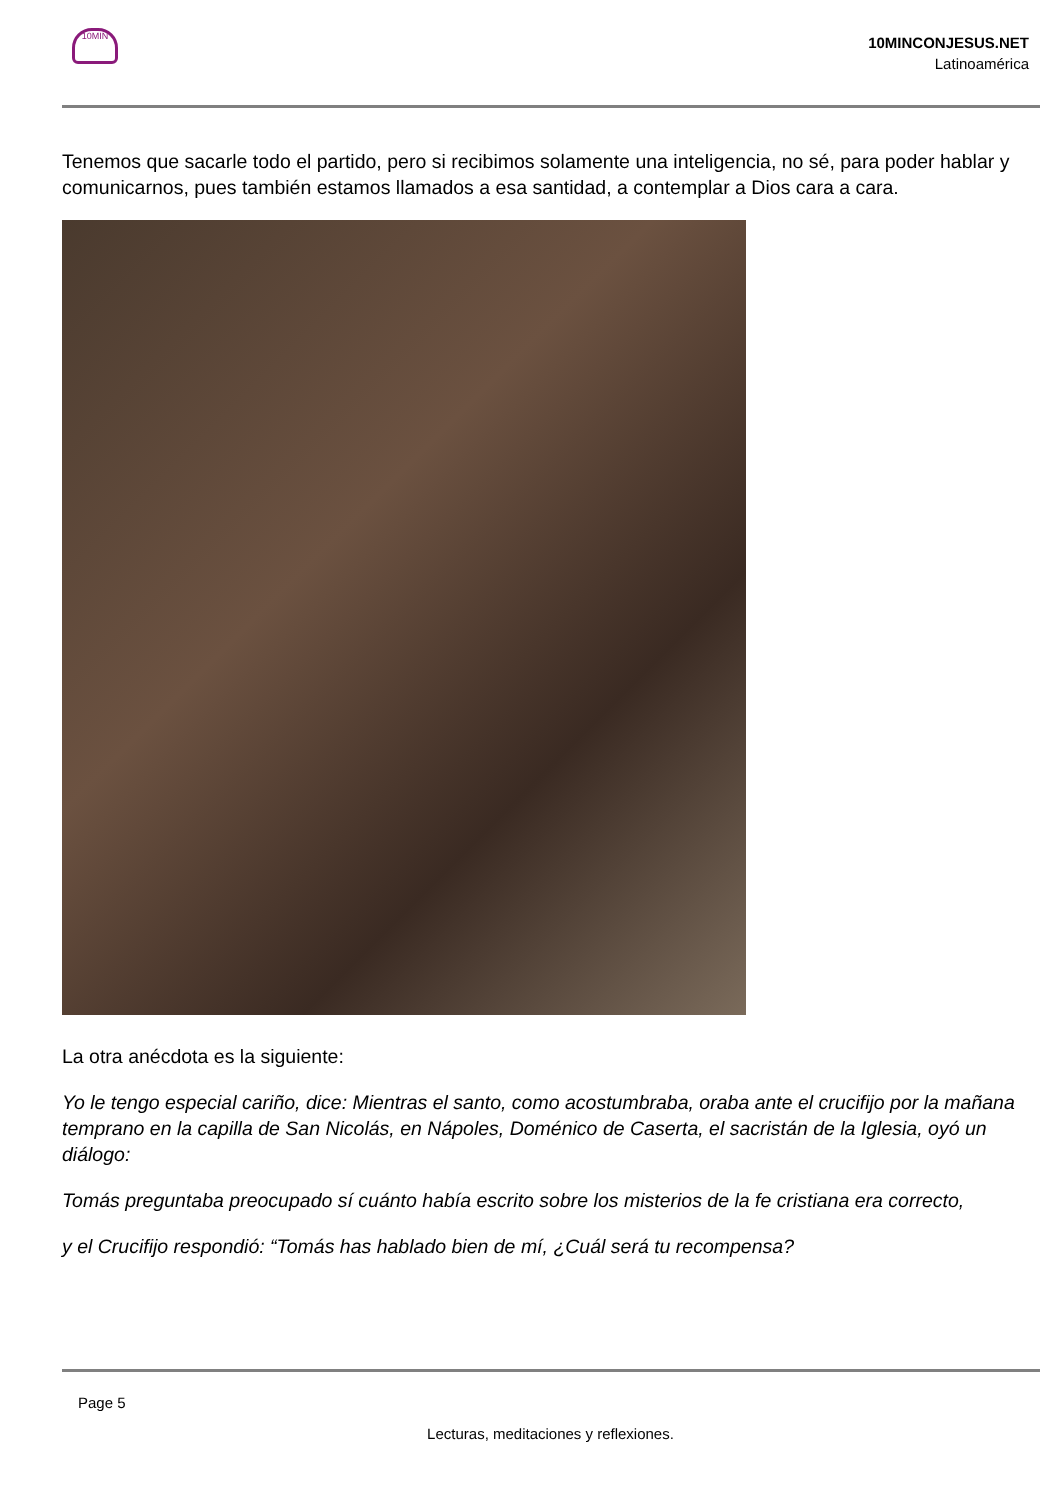10MIN
10MINCONJESUS.NET
Latinoamérica
Tenemos que sacarle todo el partido, pero si recibimos solamente una inteligencia, no sé, para poder hablar y comunicarnos, pues también estamos llamados a esa santidad, a contemplar a Dios cara a cara.
La otra anécdota es la siguiente:
Yo le tengo especial cariño, dice: Mientras el santo, como acostumbraba, oraba ante el crucifijo por la mañana temprano en la capilla de San Nicolás, en Nápoles, Doménico de Caserta, el sacristán de la Iglesia, oyó un diálogo:
Tomás preguntaba preocupado sí cuánto había escrito sobre los misterios de la fe cristiana era correcto,
y el Crucifijo respondió: “Tomás has hablado bien de mí, ¿Cuál será tu recompensa?
Page 5
Lecturas, meditaciones y reflexiones.